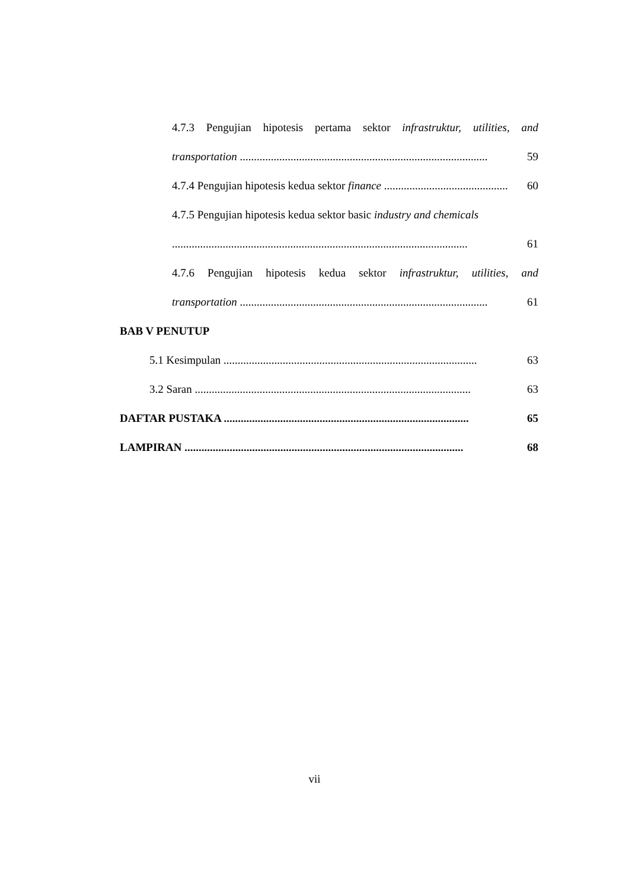4.7.3 Pengujian hipotesis pertama sektor infrastruktur, utilities, and
transportation ........................................................................................
59
4.7.4 Pengujian hipotesis kedua sektor finance ..............................................
60
4.7.5 Pengujian hipotesis kedua sektor basic industry and chemicals
.........................................................................................................
61
4.7.6 Pengujian hipotesis kedua sektor infrastruktur, utilities, and
transportation ........................................................................................
61
BAB V PENUTUP
5.1 Kesimpulan ..........................................................................................
63
3.2 Saran ..................................................................................................
63
DAFTAR PUSTAKA .......................................................................................
65
LAMPIRAN ...................................................................................................
68
vii